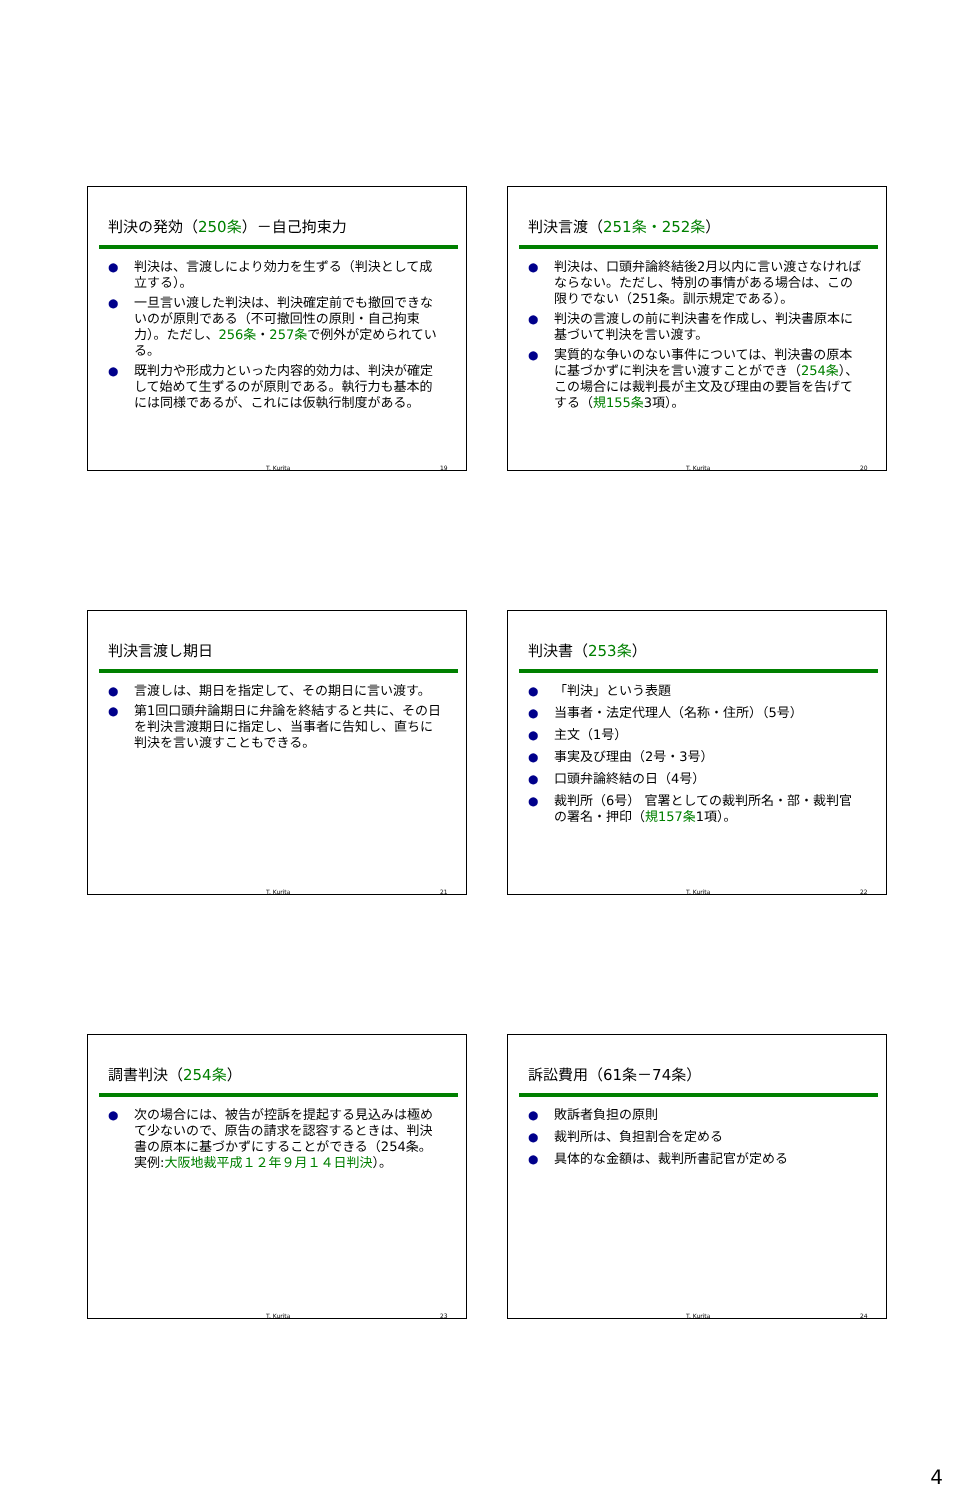判決の発効（250条）－自己拘束力
● 判決は、言渡しにより効力を生ずる（判決として成立する）。
● 一旦言い渡した判決は、判決確定前でも撤回できないのが原則である（不可撤回性の原則・自己拘束力）。ただし、256条・257条で例外が定められている。
● 既判力や形成力といった内容的効力は、判決が確定して始めて生ずるのが原則である。執行力も基本的には同様であるが、これには仮執行制度がある。
T. Kurita 19
判決言渡（251条・252条）
● 判決は、口頭弁論終結後2月以内に言い渡さなければならない。ただし、特別の事情がある場合は、この限りでない（251条。訓示規定である）。
● 判決の言渡しの前に判決書を作成し、判決書原本に基づいて判決を言い渡す。
● 実質的な争いのない事件については、判決書の原本に基づかずに判決を言い渡すことができ（254条）、この場合には裁判長が主文及び理由の要旨を告げてする（規155条3項）。
T. Kurita 20
判決言渡し期日
● 言渡しは、期日を指定して、その期日に言い渡す。
● 第1回口頭弁論期日に弁論を終結すると共に、その日を判決言渡期日に指定し、当事者に告知し、直ちに判決を言い渡すこともできる。
T. Kurita 21
判決書（253条）
● 「判決」という表題
● 当事者・法定代理人（名称・住所）（5号）
● 主文（1号）
● 事実及び理由（2号・3号）
● 口頭弁論終結の日（4号）
● 裁判所（6号） 官署としての裁判所名・部・裁判官の署名・押印（規157条1項）。
T. Kurita 22
調書判決（254条）
● 次の場合には、被告が控訴を提起する見込みは極めて少ないので、原告の請求を認容するときは、判決書の原本に基づかずにすることができる（254条。実例:大阪地裁平成１２年９月１４日判決）。
T. Kurita 23
訴訟費用（61条－74条）
● 敗訴者負担の原則
● 裁判所は、負担割合を定める
● 具体的な金額は、裁判所書記官が定める
T. Kurita 24
4